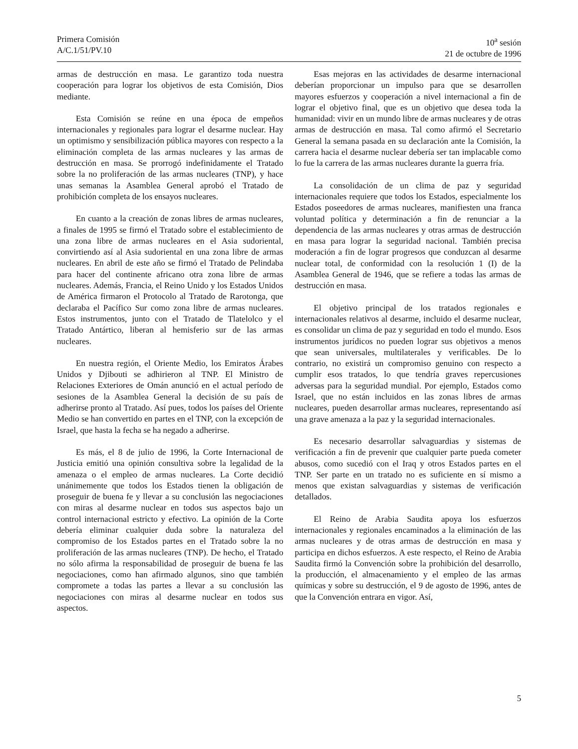Primera Comisión
A/C.1/51/PV.10
10<sup>a</sup> sesión
21 de octubre de 1996
armas de destrucción en masa. Le garantizo toda nuestra cooperación para lograr los objetivos de esta Comisión, Dios mediante.
Esta Comisión se reúne en una época de empeños internacionales y regionales para lograr el desarme nuclear. Hay un optimismo y sensibilización pública mayores con respecto a la eliminación completa de las armas nucleares y las armas de destrucción en masa. Se prorrogó indefinidamente el Tratado sobre la no proliferación de las armas nucleares (TNP), y hace unas semanas la Asamblea General aprobó el Tratado de prohibición completa de los ensayos nucleares.
En cuanto a la creación de zonas libres de armas nucleares, a finales de 1995 se firmó el Tratado sobre el establecimiento de una zona libre de armas nucleares en el Asia sudoriental, convirtiendo así al Asia sudoriental en una zona libre de armas nucleares. En abril de este año se firmó el Tratado de Pelindaba para hacer del continente africano otra zona libre de armas nucleares. Además, Francia, el Reino Unido y los Estados Unidos de América firmaron el Protocolo al Tratado de Rarotonga, que declaraba el Pacífico Sur como zona libre de armas nucleares. Estos instrumentos, junto con el Tratado de Tlatelolco y el Tratado Antártico, liberan al hemisferio sur de las armas nucleares.
En nuestra región, el Oriente Medio, los Emiratos Árabes Unidos y Djibouti se adhirieron al TNP. El Ministro de Relaciones Exteriores de Omán anunció en el actual período de sesiones de la Asamblea General la decisión de su país de adherirse pronto al Tratado. Así pues, todos los países del Oriente Medio se han convertido en partes en el TNP, con la excepción de Israel, que hasta la fecha se ha negado a adherirse.
Es más, el 8 de julio de 1996, la Corte Internacional de Justicia emitió una opinión consultiva sobre la legalidad de la amenaza o el empleo de armas nucleares. La Corte decidió unánimemente que todos los Estados tienen la obligación de proseguir de buena fe y llevar a su conclusión las negociaciones con miras al desarme nuclear en todos sus aspectos bajo un control internacional estricto y efectivo. La opinión de la Corte debería eliminar cualquier duda sobre la naturaleza del compromiso de los Estados partes en el Tratado sobre la no proliferación de las armas nucleares (TNP). De hecho, el Tratado no sólo afirma la responsabilidad de proseguir de buena fe las negociaciones, como han afirmado algunos, sino que también compromete a todas las partes a llevar a su conclusión las negociaciones con miras al desarme nuclear en todos sus aspectos.
Esas mejoras en las actividades de desarme internacional deberían proporcionar un impulso para que se desarrollen mayores esfuerzos y cooperación a nivel internacional a fin de lograr el objetivo final, que es un objetivo que desea toda la humanidad: vivir en un mundo libre de armas nucleares y de otras armas de destrucción en masa. Tal como afirmó el Secretario General la semana pasada en su declaración ante la Comisión, la carrera hacia el desarme nuclear debería ser tan implacable como lo fue la carrera de las armas nucleares durante la guerra fría.
La consolidación de un clima de paz y seguridad internacionales requiere que todos los Estados, especialmente los Estados poseedores de armas nucleares, manifiesten una franca voluntad política y determinación a fin de renunciar a la dependencia de las armas nucleares y otras armas de destrucción en masa para lograr la seguridad nacional. También precisa moderación a fin de lograr progresos que conduzcan al desarme nuclear total, de conformidad con la resolución 1 (I) de la Asamblea General de 1946, que se refiere a todas las armas de destrucción en masa.
El objetivo principal de los tratados regionales e internacionales relativos al desarme, incluido el desarme nuclear, es consolidar un clima de paz y seguridad en todo el mundo. Esos instrumentos jurídicos no pueden lograr sus objetivos a menos que sean universales, multilaterales y verificables. De lo contrario, no existirá un compromiso genuino con respecto a cumplir esos tratados, lo que tendría graves repercusiones adversas para la seguridad mundial. Por ejemplo, Estados como Israel, que no están incluidos en las zonas libres de armas nucleares, pueden desarrollar armas nucleares, representando así una grave amenaza a la paz y la seguridad internacionales.
Es necesario desarrollar salvaguardias y sistemas de verificación a fin de prevenir que cualquier parte pueda cometer abusos, como sucedió con el Iraq y otros Estados partes en el TNP. Ser parte en un tratado no es suficiente en sí mismo a menos que existan salvaguardias y sistemas de verificación detallados.
El Reino de Arabia Saudita apoya los esfuerzos internacionales y regionales encaminados a la eliminación de las armas nucleares y de otras armas de destrucción en masa y participa en dichos esfuerzos. A este respecto, el Reino de Arabia Saudita firmó la Convención sobre la prohibición del desarrollo, la producción, el almacenamiento y el empleo de las armas químicas y sobre su destrucción, el 9 de agosto de 1996, antes de que la Convención entrara en vigor. Así,
5